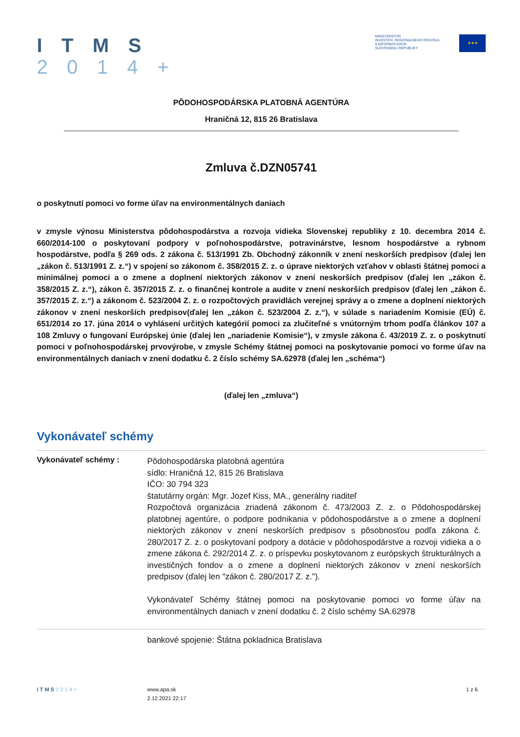I T M S
2 0 1 4 +
MINISTERSTVO
INVESTÍCIÍ, REGIONÁLNEHO ROZVOJA
A INFORMATIZÁCIE
SLOVENSKEJ REPUBLIKY
★★★
PÔDOHOSPODÁRSKA PLATOBNÁ AGENTÚRA
Hraničná 12, 815 26 Bratislava
Zmluva č.DZN05741
o poskytnutí pomoci vo forme úľav na environmentálnych daniach
v zmysle výnosu Ministerstva pôdohospodárstva a rozvoja vidieka Slovenskej republiky z 10. decembra 2014 č. 660/2014-100 o poskytovaní podpory v poľnohospodárstve, potravinárstve, lesnom hospodárstve a rybnom hospodárstve, podľa § 269 ods. 2 zákona č. 513/1991 Zb. Obchodný zákonník v znení neskorších predpisov (ďalej len „zákon č. 513/1991 Z. z.“) v spojení so zákonom č. 358/2015 Z. z. o úprave niektorých vzťahov v oblasti štátnej pomoci a minimálnej pomoci a o zmene a doplnení niektorých zákonov v znení neskorších predpisov (ďalej len „zákon č. 358/2015 Z. z.“), zákon č. 357/2015 Z. z. o finančnej kontrole a audite v znení neskorších predpisov (ďalej len „zákon č. 357/2015 Z. z.“) a zákonom č. 523/2004 Z. z. o rozpočtových pravidlách verejnej správy a o zmene a doplnení niektorých zákonov v znení neskorších predpisov(ďalej len „zákon č. 523/2004 Z. z.“), v súlade s nariadením Komisie (EÚ) č. 651/2014 zo 17. júna 2014 o vyhlásení určitých kategórií pomoci za zlučiteľné s vnútorným trhom podľa článkov 107 a 108 Zmluvy o fungovaní Európskej únie (ďalej len „nariadenie Komisie“), v zmysle zákona č. 43/2019 Z. z. o poskytnutí pomoci v poľnohospodárskej prvovýrobe, v zmysle Schémy štátnej pomoci na poskytovanie pomoci vo forme úľav na environmentálnych daniach v znení dodatku č. 2 číslo schémy SA.62978 (ďalej len „schéma“)
(ďalej len „zmluva“)
Vykonávateľ schémy
Vykonávateľ schémy :
Pôdohospodárska platobná agentúra
sídlo: Hraničná 12, 815 26 Bratislava
IČO: 30 794 323
štatutárny orgán: Mgr. Jozef Kiss, MA., generálny riaditeľ
Rozpočtová organizácia zriadená zákonom č. 473/2003 Z. z. o Pôdohospodárskej platobnej agentúre, o podpore podnikania v pôdohospodárstve a o zmene a doplnení niektorých zákonov v znení neskorších predpisov s pôsobnosťou podľa zákona č. 280/2017 Z. z. o poskytovaní podpory a dotácie v pôdohospodárstve a rozvoji vidieka a o zmene zákona č. 292/2014 Z. z. o príspevku poskytovanom z európskych štrukturálnych a investičných fondov a o zmene a doplnení niektorých zákonov v znení neskorších predpisov (ďalej len "zákon č. 280/2017 Z. z.").
Vykonávateľ Schémy štátnej pomoci na poskytovanie pomoci vo forme úľav na environmentálnych daniach v znení dodatku č. 2 číslo schémy SA.62978
bankové spojenie: Štátna pokladnica Bratislava
I T M S 2 0 1 4 + www.apa.sk
2.12.2021 22:17
1 z 6